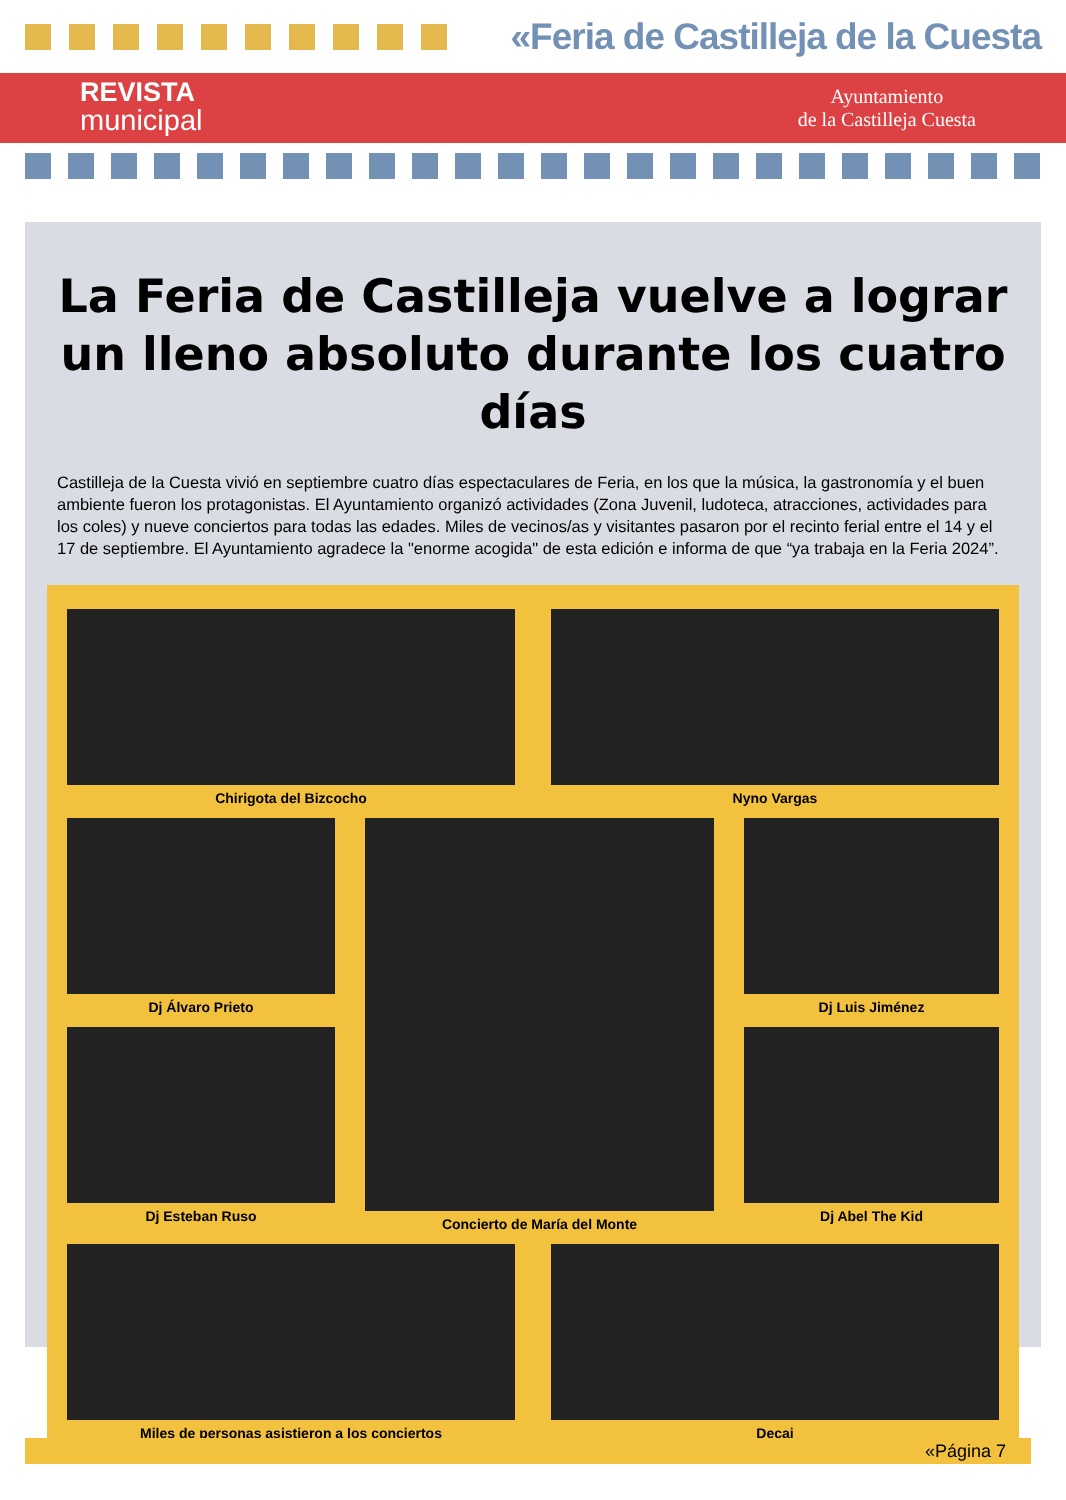«Feria de Castilleja de la Cuesta
REVISTA
municipal
Ayuntamiento
de la Castilleja Cuesta
La Feria de Castilleja vuelve a lograr un lleno absoluto durante los cuatro días
Castilleja de la Cuesta vivió en septiembre cuatro días espectaculares de Feria, en los que la música, la gastronomía y el buen ambiente fueron los protagonistas. El Ayuntamiento organizó actividades (Zona Juvenil, ludoteca, atracciones, actividades para los coles) y nueve conciertos para todas las edades. Miles de vecinos/as y visitantes pasaron por el recinto ferial entre el 14 y el 17 de septiembre. El Ayuntamiento agradece la "enorme acogida" de esta edición e informa de que “ya trabaja en la Feria 2024”.
Chirigota del Bizcocho
Nyno Vargas
Dj Álvaro Prieto
Dj Esteban Ruso
Concierto de María del Monte
Dj Luis Jiménez
Dj Abel The Kid
Miles de personas asistieron a los conciertos
Decai
«Página 7